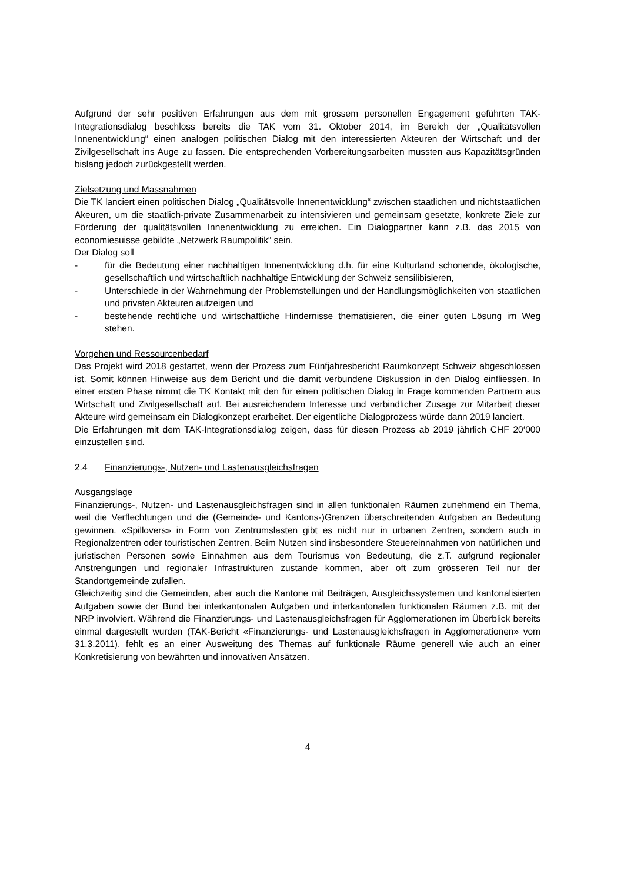Aufgrund der sehr positiven Erfahrungen aus dem mit grossem personellen Engagement geführten TAK-Integrationsdialog beschloss bereits die TAK vom 31. Oktober 2014, im Bereich der „Qualitätsvollen Innenentwicklung“ einen analogen politischen Dialog mit den interessierten Akteuren der Wirtschaft und der Zivilgesellschaft ins Auge zu fassen. Die entsprechenden Vorbereitungsarbeiten mussten aus Kapazitätsgründen bislang jedoch zurückgestellt werden.
Zielsetzung und Massnahmen
Die TK lanciert einen politischen Dialog „Qualitätsvolle Innenentwicklung“ zwischen staatlichen und nichtstaatlichen Akeuren, um die staatlich-private Zusammenarbeit zu intensivieren und gemeinsam gesetzte, konkrete Ziele zur Förderung der qualitätsvollen Innenentwicklung zu erreichen. Ein Dialogpartner kann z.B. das 2015 von economiesuisse gebildte „Netzwerk Raumpolitik“ sein.
Der Dialog soll
- für die Bedeutung einer nachhaltigen Innenentwicklung d.h. für eine Kulturland schonende, ökologische, gesellschaftlich und wirtschaftlich nachhaltige Entwicklung der Schweiz sensilibisieren,
- Unterschiede in der Wahrnehmung der Problemstellungen und der Handlungsmöglichkeiten von staatlichen und privaten Akteuren aufzeigen und
- bestehende rechtliche und wirtschaftliche Hindernisse thematisieren, die einer guten Lösung im Weg stehen.
Vorgehen und Ressourcenbedarf
Das Projekt wird 2018 gestartet, wenn der Prozess zum Fünfjahresbericht Raumkonzept Schweiz abgeschlossen ist. Somit können Hinweise aus dem Bericht und die damit verbundene Diskussion in den Dialog einfliessen. In einer ersten Phase nimmt die TK Kontakt mit den für einen politischen Dialog in Frage kommenden Partnern aus Wirtschaft und Zivilgesellschaft auf. Bei ausreichendem Interesse und verbindlicher Zusage zur Mitarbeit dieser Akteure wird gemeinsam ein Dialogkonzept erarbeitet. Der eigentliche Dialogprozess würde dann 2019 lanciert.
Die Erfahrungen mit dem TAK-Integrationsdialog zeigen, dass für diesen Prozess ab 2019 jährlich CHF 20‘000 einzustellen sind.
2.4 Finanzierungs-, Nutzen- und Lastenausgleichsfragen
Ausgangslage
Finanzierungs-, Nutzen- und Lastenausgleichsfragen sind in allen funktionalen Räumen zunehmend ein Thema, weil die Verflechtungen und die (Gemeinde- und Kantons-)Grenzen überschreitenden Aufgaben an Bedeutung gewinnen. «Spillovers» in Form von Zentrumslasten gibt es nicht nur in urbanen Zentren, sondern auch in Regionalzentren oder touristischen Zentren. Beim Nutzen sind insbesondere Steuereinnahmen von natürlichen und juristischen Personen sowie Einnahmen aus dem Tourismus von Bedeutung, die z.T. aufgrund regionaler Anstrengungen und regionaler Infrastrukturen zustande kommen, aber oft zum grösseren Teil nur der Standortgemeinde zufallen.
Gleichzeitig sind die Gemeinden, aber auch die Kantone mit Beiträgen, Ausgleichssystemen und kantonalisierten Aufgaben sowie der Bund bei interkantonalen Aufgaben und interkantonalen funktionalen Räumen z.B. mit der NRP involviert. Während die Finanzierungs- und Lastenausgleichsfragen für Agglomerationen im Überblick bereits einmal dargestellt wurden (TAK-Bericht «Finanzierungs- und Lastenausgleichsfragen in Agglomerationen» vom 31.3.2011), fehlt es an einer Ausweitung des Themas auf funktionale Räume generell wie auch an einer Konkretisierung von bewährten und innovativen Ansätzen.
4